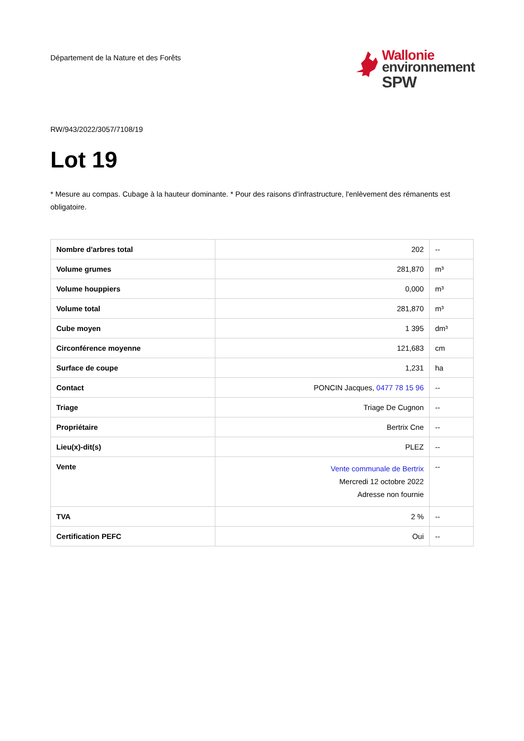Département de la Nature et des Forêts
Wallonie
environnement
SPW
RW/943/2022/3057/7108/19
Lot 19
* Mesure au compas. Cubage à la hauteur dominante. * Pour des raisons d'infrastructure, l'enlèvement des rémanents est obligatoire.
| Nombre d'arbres total | 202 | -- |
| Volume grumes | 281,870 | m³ |
| Volume houppiers | 0,000 | m³ |
| Volume total | 281,870 | m³ |
| Cube moyen | 1 395 | dm³ |
| Circonférence moyenne | 121,683 | cm |
| Surface de coupe | 1,231 | ha |
| Contact | PONCIN Jacques, 0477 78 15 96 | -- |
| Triage | Triage De Cugnon | -- |
| Propriétaire | Bertrix Cne | -- |
| Lieu(x)-dit(s) | PLEZ | -- |
| Vente | Vente communale de Bertrix Mercredi 12 octobre 2022 Adresse non fournie | -- |
| TVA | 2 % | -- |
| Certification PEFC | Oui | -- |